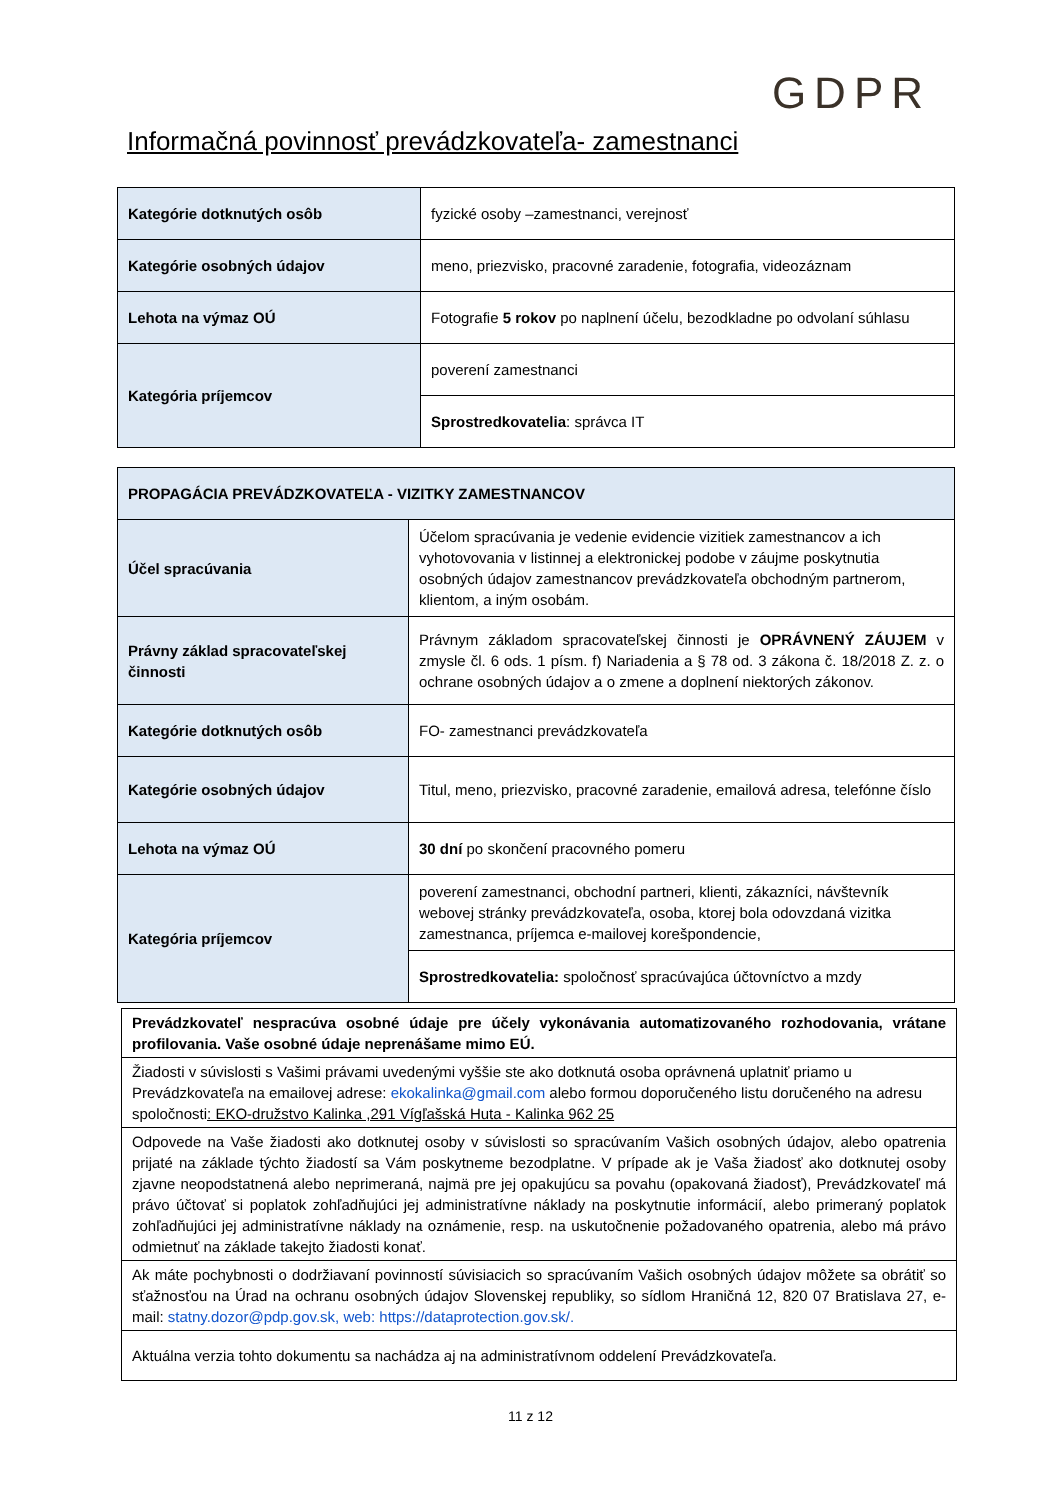GDPR
Informačná povinnosť prevádzkovateľa- zamestnanci
| Kategórie dotknutých osôb | fyzické osoby –zamestnanci, verejnosť |
| Kategórie osobných údajov | meno, priezvisko, pracovné zaradenie, fotografia, videozáznam |
| Lehota na výmaz OÚ | Fotografie 5 rokov po naplnení účelu, bezodkladne po odvolaní súhlasu |
| Kategória príjemcov | poverení zamestnanci |
| | Sprostredkovatelia : správca IT |
| PROPAGÁCIA PREVÁDZKOVATEĽA - VIZITKY ZAMESTNANCOV | |
| Účel spracúvania | Účelom spracúvania je vedenie evidencie vizitiek zamestnancov a ich vyhotovovania v listinnej a elektronickej podobe v záujme poskytnutia osobných údajov zamestnancov prevádzkovateľa obchodným partnerom, klientom, a iným osobám. |
| Právny základ spracovateľskej činnosti | Právnym základom spracovateľskej činnosti je OPRÁVNENÝ ZÁUJEM v zmysle čl. 6 ods. 1 písm. f) Nariadenia a § 78 od. 3 zákona č. 18/2018 Z. z. o ochrane osobných údajov a o zmene a doplnení niektorých zákonov. |
| Kategórie dotknutých osôb | FO- zamestnanci prevádzkovateľa |
| Kategórie osobných údajov | Titul, meno, priezvisko, pracovné zaradenie, emailová adresa, telefónne číslo |
| Lehota na výmaz OÚ | 30 dní po skončení pracovného pomeru |
| Kategória príjemcov | poverení zamestnanci, obchodní partneri, klienti, zákazníci, návštevník webovej stránky prevádzkovateľa, osoba, ktorej bola odovzdaná vizitka zamestnanca, príjemca e-mailovej korešpondencie, |
| | Sprostredkovatelia: spoločnosť spracúvajúca účtovníctvo a mzdy |
| Prevádzkovateľ nespracúva osobné údaje pre účely vykonávania automatizovaného rozhodovania, vrátane profilovania. Vaše osobné údaje neprenášame mimo EÚ. |
| Žiadosti v súvislosti s Vašimi právami uvedenými vyššie ste ako dotknutá osoba oprávnená uplatniť priamo u Prevádzkovateľa na emailovej adrese: ekokalinka@gmail.com alebo formou doporučeného listu doručeného na adresu spoločnosti : EKO-družstvo Kalinka ,291 Vígľašská Huta - Kalinka 962 25 |
| Odpovede na Vaše žiadosti ako dotknutej osoby v súvislosti so spracúvaním Vašich osobných údajov, alebo opatrenia prijaté na základe týchto žiadostí sa Vám poskytneme bezodplatne. V prípade ak je Vaša žiadosť ako dotknutej osoby zjavne neopodstatnená alebo neprimeraná, najmä pre jej opakujúcu sa povahu (opakovaná žiadosť), Prevádzkovateľ má právo účtovať si poplatok zohľadňujúci jej administratívne náklady na poskytnutie informácií, alebo primeraný poplatok zohľadňujúci jej administratívne náklady na oznámenie, resp. na uskutočnenie požadovaného opatrenia, alebo má právo odmietnuť na základe takejto žiadosti konať. |
| Ak máte pochybnosti o dodržiavaní povinností súvisiacich so spracúvaním Vašich osobných údajov môžete sa obrátiť so sťažnosťou na Úrad na ochranu osobných údajov Slovenskej republiky, so sídlom Hraničná 12, 820 07 Bratislava 27, e-mail: statny.dozor@pdp.gov.sk , web: https://dataprotection.gov.sk/. |
| Aktuálna verzia tohto dokumentu sa nachádza aj na administratívnom oddelení Prevádzkovateľa. |
11 z 12